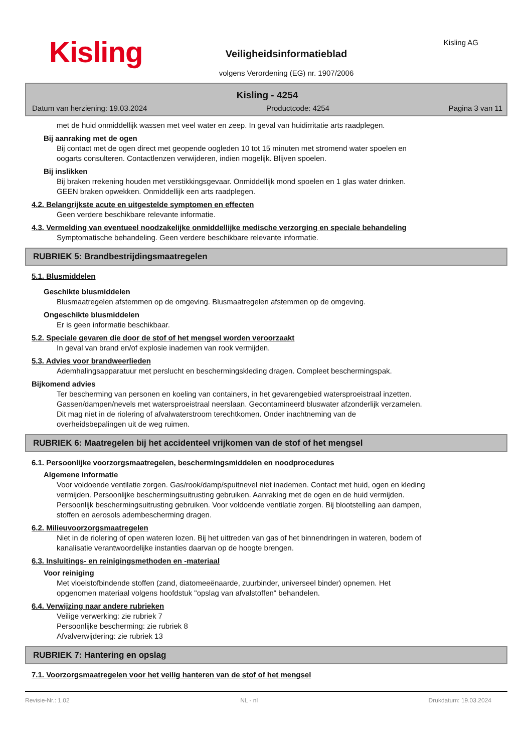Kisling Kisling AG
Veiligheidsinformatieblad
volgens Verordening (EG) nr. 1907/2006
Kisling - 4254
Datum van herziening: 19.03.2024 Productcode: 4254 Pagina 3 van 11
met de huid onmiddellijk wassen met veel water en zeep. In geval van huidirritatie arts raadplegen.
Bij aanraking met de ogen
Bij contact met de ogen direct met geopende oogleden 10 tot 15 minuten met stromend water spoelen en
oogarts consulteren. Contactlenzen verwijderen, indien mogelijk. Blijven spoelen.
Bij inslikken
Bij braken rrekening houden met verstikkingsgevaar. Onmiddellijk mond spoelen en 1 glas water drinken.
GEEN braken opwekken. Onmiddellijk een arts raadplegen.
4.2. Belangrijkste acute en uitgestelde symptomen en effecten
Geen verdere beschikbare relevante informatie.
4.3. Vermelding van eventueel noodzakelijke onmiddellijke medische verzorging en speciale behandeling
Symptomatische behandeling. Geen verdere beschikbare relevante informatie.
RUBRIEK 5: Brandbestrijdingsmaatregelen
5.1. Blusmiddelen
Geschikte blusmiddelen
Blusmaatregelen afstemmen op de omgeving. Blusmaatregelen afstemmen op de omgeving.
Ongeschikte blusmiddelen
Er is geen informatie beschikbaar.
5.2. Speciale gevaren die door de stof of het mengsel worden veroorzaakt
In geval van brand en/of explosie inademen van rook vermijden.
5.3. Advies voor brandweerlieden
Ademhalingsapparatuur met perslucht en beschermingskleding dragen. Compleet beschermingspak.
Bijkomend advies
Ter bescherming van personen en koeling van containers, in het gevarengebied watersproeistraal inzetten.
Gassen/dampen/nevels met watersproeistraal neerslaan. Gecontamineerd bluswater afzonderlijk verzamelen.
Dit mag niet in de riolering of afvalwaterstroom terechtkomen. Onder inachtneming van de
overheidsbepalingen uit de weg ruimen.
RUBRIEK 6: Maatregelen bij het accidenteel vrijkomen van de stof of het mengsel
6.1. Persoonlijke voorzorgsmaatregelen, beschermingsmiddelen en noodprocedures
Algemene informatie
Voor voldoende ventilatie zorgen. Gas/rook/damp/spuitnevel niet inademen. Contact met huid, ogen en kleding
vermijden. Persoonlijke beschermingsuitrusting gebruiken. Aanraking met de ogen en de huid vermijden.
Persoonlijk beschermingsuitrusting gebruiken. Voor voldoende ventilatie zorgen. Bij blootstelling aan dampen,
stoffen en aerosols adembescherming dragen.
6.2. Milieuvoorzorgsmaatregelen
Niet in de riolering of open wateren lozen. Bij het uittreden van gas of het binnendringen in wateren, bodem of
kanalisatie verantwoordelijke instanties daarvan op de hoogte brengen.
6.3. Insluitings- en reinigingsmethoden en -materiaal
Voor reiniging
Met vloeistofbindende stoffen (zand, diatomeeënaarde, zuurbinder, universeel binder) opnemen. Het
opgenomen materiaal volgens hoofdstuk "opslag van afvalstoffen" behandelen.
6.4. Verwijzing naar andere rubrieken
Veilige verwerking: zie rubriek 7
Persoonlijke bescherming: zie rubriek 8
Afvalverwijdering: zie rubriek 13
RUBRIEK 7: Hantering en opslag
7.1. Voorzorgsmaatregelen voor het veilig hanteren van de stof of het mengsel
Revisie-Nr.: 1.02 NL - nl Drukdatum: 19.03.2024